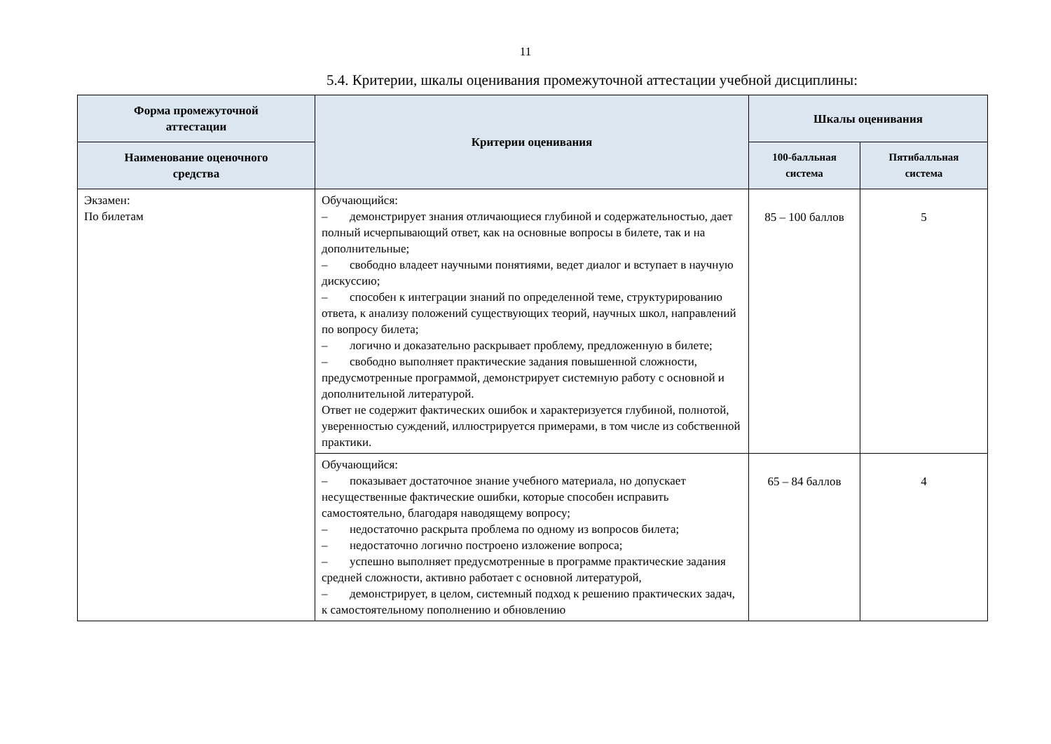11
5.4. Критерии, шкалы оценивания промежуточной аттестации учебной дисциплины:
| Форма промежуточной аттестации | Критерии оценивания | Шкалы оценивания | |
| --- | --- | --- | --- |
| Наименование оценочного средства | | 100-балльная система | Пятибалльная система |
| Экзамен: По билетам | Обучающийся: – демонстрирует знания отличающиеся глубиной и содержательностью, дает полный исчерпывающий ответ, как на основные вопросы в билете, так и на дополнительные; – свободно владеет научными понятиями, ведет диалог и вступает в научную дискуссию; – способен к интеграции знаний по определенной теме, структурированию ответа, к анализу положений существующих теорий, научных школ, направлений по вопросу билета; – логично и доказательно раскрывает проблему, предложенную в билете; – свободно выполняет практические задания повышенной сложности, предусмотренные программой, демонстрирует системную работу с основной и дополнительной литературой. Ответ не содержит фактических ошибок и характеризуется глубиной, полнотой, уверенностью суждений, иллюстрируется примерами, в том числе из собственной практики. | 85 – 100 баллов | 5 |
| | Обучающийся: – показывает достаточное знание учебного материала, но допускает несущественные фактические ошибки, которые способен исправить самостоятельно, благодаря наводящему вопросу; – недостаточно раскрыта проблема по одному из вопросов билета; – недостаточно логично построено изложение вопроса; – успешно выполняет предусмотренные в программе практические задания средней сложности, активно работает с основной литературой, – демонстрирует, в целом, системный подход к решению практических задач, к самостоятельному пополнению и обновлению | 65 – 84 баллов | 4 |